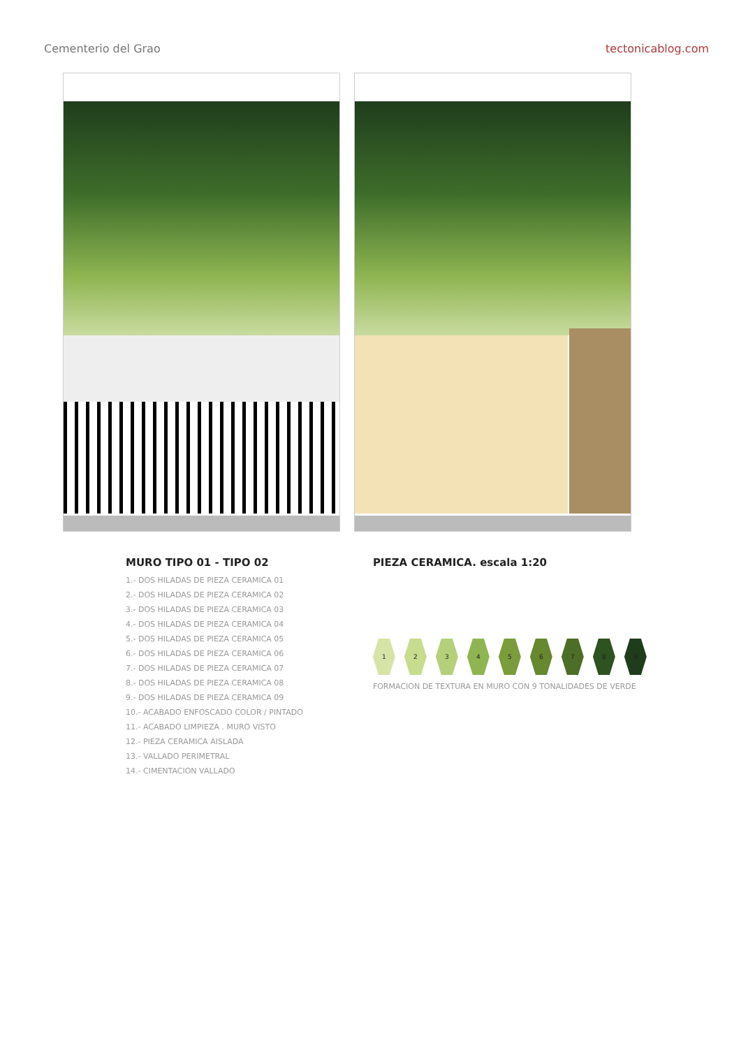Cementerio del Grao tectonicablog.com
MURO TIPO 01 - TIPO 02
1.- DOS HILADAS DE PIEZA CERAMICA 01
2.- DOS HILADAS DE PIEZA CERAMICA 02
3.- DOS HILADAS DE PIEZA CERAMICA 03
4.- DOS HILADAS DE PIEZA CERAMICA 04
5.- DOS HILADAS DE PIEZA CERAMICA 05
6.- DOS HILADAS DE PIEZA CERAMICA 06
7.- DOS HILADAS DE PIEZA CERAMICA 07
8.- DOS HILADAS DE PIEZA CERAMICA 08
9.- DOS HILADAS DE PIEZA CERAMICA 09
10.- ACABADO ENFOSCADO COLOR / PINTADO
11.- ACABADO LIMPIEZA . MURO VISTO
12.- PIEZA CERAMICA AISLADA
13.- VALLADO PERIMETRAL
14.- CIMENTACION VALLADO
PIEZA CERAMICA. escala 1:20
123456789
FORMACION DE TEXTURA EN MURO CON 9 TONALIDADES DE VERDE